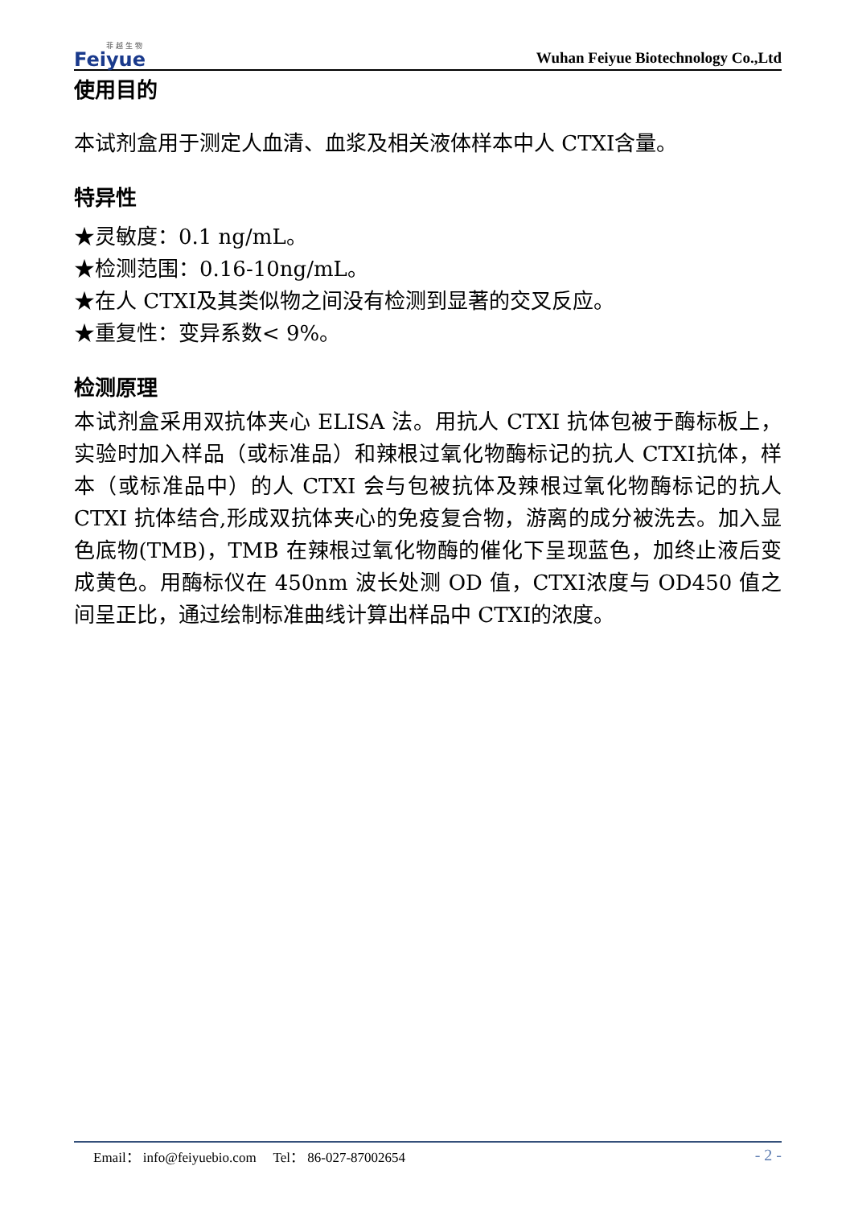菲 越 生 物
Feiyue
Wuhan Feiyue Biotechnology Co.,Ltd
使用目的
本试剂盒用于测定人血清、血浆及相关液体样本中人 CTXI含量。
特异性
★灵敏度：0.1 ng/mL。
★检测范围：0.16-10ng/mL。
★在人 CTXI及其类似物之间没有检测到显著的交叉反应。
★重复性：变异系数< 9%。
检测原理
本试剂盒采用双抗体夹心 ELISA 法。用抗人 CTXI 抗体包被于酶标板上，实验时加入样品（或标准品）和辣根过氧化物酶标记的抗人 CTXI抗体，样本（或标准品中）的人 CTXI 会与包被抗体及辣根过氧化物酶标记的抗人 CTXI 抗体结合,形成双抗体夹心的免疫复合物，游离的成分被洗去。加入显色底物(TMB)，TMB 在辣根过氧化物酶的催化下呈现蓝色，加终止液后变成黄色。用酶标仪在 450nm 波长处测 OD 值，CTXI浓度与 OD450 值之间呈正比，通过绘制标准曲线计算出样品中 CTXI的浓度。
Email： info@feiyuebio.com Tel： 86-027-87002654 - 2 -